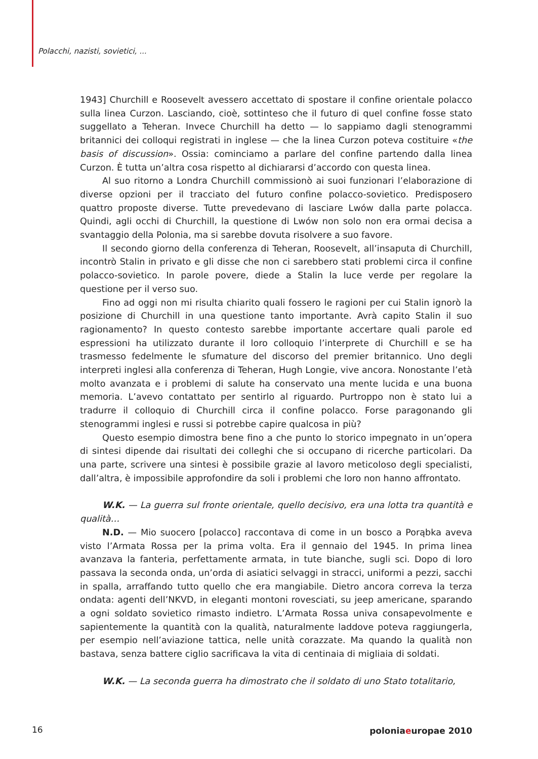Polacchi, nazisti, sovietici, ...
1943] Churchill e Roosevelt avessero accettato di spostare il confine orientale polacco sulla linea Curzon. Lasciando, cioè, sottinteso che il futuro di quel confine fosse stato suggellato a Teheran. Invece Churchill ha detto — lo sappiamo dagli stenogrammi britannici dei colloqui registrati in inglese — che la linea Curzon poteva costituire «the basis of discussion». Ossia: cominciamo a parlare del confine partendo dalla linea Curzon. È tutta un’altra cosa rispetto al dichiararsi d’accordo con questa linea.
Al suo ritorno a Londra Churchill commissionò ai suoi funzionari l’elaborazione di diverse opzioni per il tracciato del futuro confine polacco-sovietico. Predisposero quattro proposte diverse. Tutte prevedevano di lasciare Lwów dalla parte polacca. Quindi, agli occhi di Churchill, la questione di Lwów non solo non era ormai decisa a svantaggio della Polonia, ma si sarebbe dovuta risolvere a suo favore.
Il secondo giorno della conferenza di Teheran, Roosevelt, all’insaputa di Churchill, incontrò Stalin in privato e gli disse che non ci sarebbero stati problemi circa il confine polacco-sovietico. In parole povere, diede a Stalin la luce verde per regolare la questione per il verso suo.
Fino ad oggi non mi risulta chiarito quali fossero le ragioni per cui Stalin ignorò la posizione di Churchill in una questione tanto importante. Avrà capito Stalin il suo ragionamento? In questo contesto sarebbe importante accertare quali parole ed espressioni ha utilizzato durante il loro colloquio l’interprete di Churchill e se ha trasmesso fedelmente le sfumature del discorso del premier britannico. Uno degli interpreti inglesi alla conferenza di Teheran, Hugh Longie, vive ancora. Nonostante l’età molto avanzata e i problemi di salute ha conservato una mente lucida e una buona memoria. L’avevo contattato per sentirlo al riguardo. Purtroppo non è stato lui a tradurre il colloquio di Churchill circa il confine polacco. Forse paragonando gli stenogrammi inglesi e russi si potrebbe capire qualcosa in più?
Questo esempio dimostra bene fino a che punto lo storico impegnato in un’opera di sintesi dipende dai risultati dei colleghi che si occupano di ricerche particolari. Da una parte, scrivere una sintesi è possibile grazie al lavoro meticoloso degli specialisti, dall’altra, è impossibile approfondire da soli i problemi che loro non hanno affrontato.
W.K. — La guerra sul fronte orientale, quello decisivo, era una lotta tra quantità e qualità…
N.D. — Mio suocero [polacco] raccontava di come in un bosco a Porąbka aveva visto l’Armata Rossa per la prima volta. Era il gennaio del 1945. In prima linea avanzava la fanteria, perfettamente armata, in tute bianche, sugli sci. Dopo di loro passava la seconda onda, un’orda di asiatici selvaggi in stracci, uniformi a pezzi, sacchi in spalla, arraffando tutto quello che era mangiabile. Dietro ancora correva la terza ondata: agenti dell’NKVD, in eleganti montoni rovesciati, su jeep americane, sparando a ogni soldato sovietico rimasto indietro. L’Armata Rossa univa consapevolmente e sapientemente la quantità con la qualità, naturalmente laddove poteva raggiungerla, per esempio nell’aviazione tattica, nelle unità corazzate. Ma quando la qualità non bastava, senza battere ciglio sacrificava la vita di centinaia di migliaia di soldati.
W.K. — La seconda guerra ha dimostrato che il soldato di uno Stato totalitario,
16 poloniaeuropae 2010